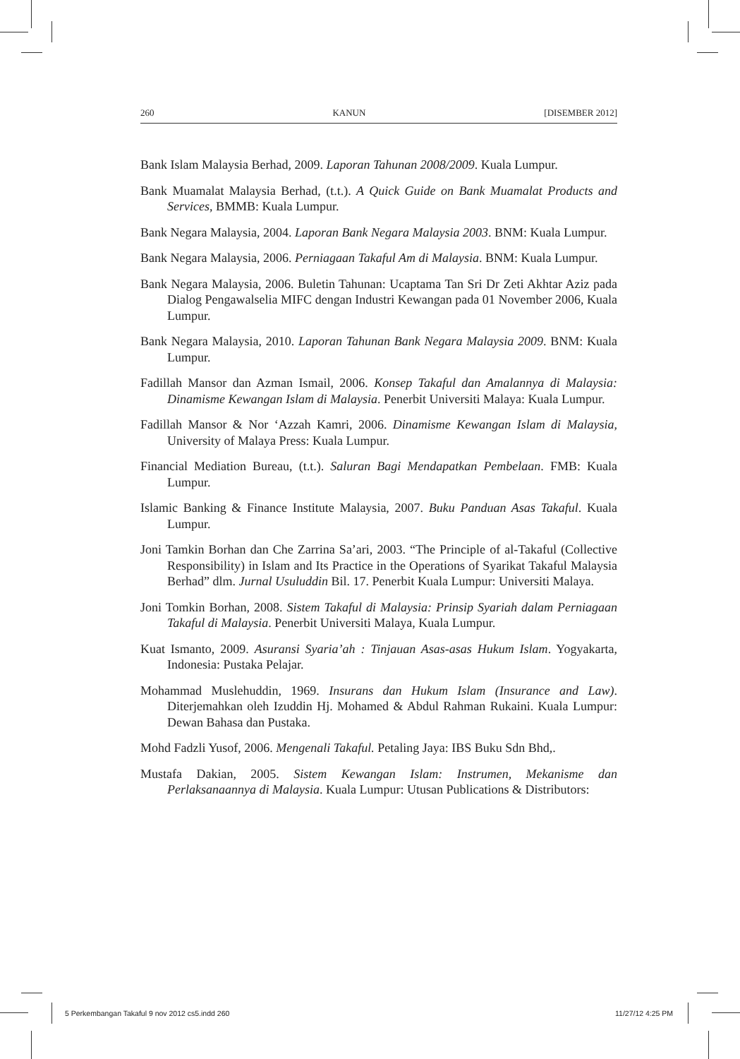260 KANUN [DISEMBER 2012]
Bank Islam Malaysia Berhad, 2009. Laporan Tahunan 2008/2009. Kuala Lumpur.
Bank Muamalat Malaysia Berhad, (t.t.). A Quick Guide on Bank Muamalat Products and Services, BMMB: Kuala Lumpur.
Bank Negara Malaysia, 2004. Laporan Bank Negara Malaysia 2003. BNM: Kuala Lumpur.
Bank Negara Malaysia, 2006. Perniagaan Takaful Am di Malaysia. BNM: Kuala Lumpur.
Bank Negara Malaysia, 2006. Buletin Tahunan: Ucaptama Tan Sri Dr Zeti Akhtar Aziz pada Dialog Pengawalselia MIFC dengan Industri Kewangan pada 01 November 2006, Kuala Lumpur.
Bank Negara Malaysia, 2010. Laporan Tahunan Bank Negara Malaysia 2009. BNM: Kuala Lumpur.
Fadillah Mansor dan Azman Ismail, 2006. Konsep Takaful dan Amalannya di Malaysia: Dinamisme Kewangan Islam di Malaysia. Penerbit Universiti Malaya: Kuala Lumpur.
Fadillah Mansor & Nor ‘Azzah Kamri, 2006. Dinamisme Kewangan Islam di Malaysia, University of Malaya Press: Kuala Lumpur.
Financial Mediation Bureau, (t.t.). Saluran Bagi Mendapatkan Pembelaan. FMB: Kuala Lumpur.
Islamic Banking & Finance Institute Malaysia, 2007. Buku Panduan Asas Takaful. Kuala Lumpur.
Joni Tamkin Borhan dan Che Zarrina Sa’ari, 2003. “The Principle of al-Takaful (Collective Responsibility) in Islam and Its Practice in the Operations of Syarikat Takaful Malaysia Berhad” dlm. Jurnal Usuluddin Bil. 17. Penerbit Kuala Lumpur: Universiti Malaya.
Joni Tomkin Borhan, 2008. Sistem Takaful di Malaysia: Prinsip Syariah dalam Perniagaan Takaful di Malaysia. Penerbit Universiti Malaya, Kuala Lumpur.
Kuat Ismanto, 2009. Asuransi Syaria’ah : Tinjauan Asas-asas Hukum Islam. Yogyakarta, Indonesia: Pustaka Pelajar.
Mohammad Muslehuddin, 1969. Insurans dan Hukum Islam (Insurance and Law). Diterjemahkan oleh Izuddin Hj. Mohamed & Abdul Rahman Rukaini. Kuala Lumpur: Dewan Bahasa dan Pustaka.
Mohd Fadzli Yusof, 2006. Mengenali Takaful. Petaling Jaya: IBS Buku Sdn Bhd,.
Mustafa Dakian, 2005. Sistem Kewangan Islam: Instrumen, Mekanisme dan Perlaksanaannya di Malaysia. Kuala Lumpur: Utusan Publications & Distributors:
5 Perkembangan Takaful 9 nov 2012 cs5.indd 260
11/27/12 4:25 PM